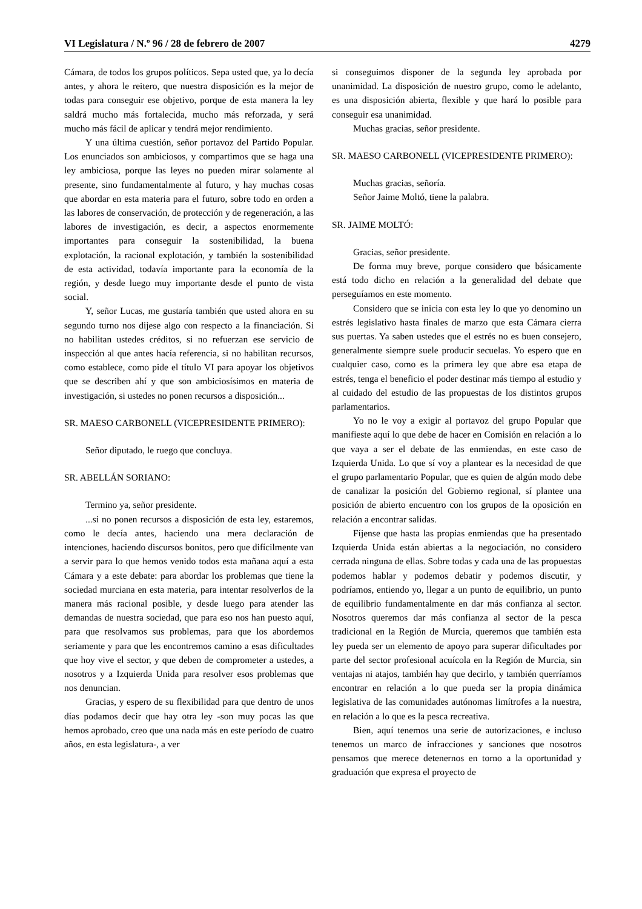VI Legislatura / N.º 96 / 28 de febrero de 2007 4279
Cámara, de todos los grupos políticos. Sepa usted que, ya lo decía antes, y ahora le reitero, que nuestra disposición es la mejor de todas para conseguir ese objetivo, porque de esta manera la ley saldrá mucho más fortalecida, mucho más reforzada, y será mucho más fácil de aplicar y tendrá mejor rendimiento.
Y una última cuestión, señor portavoz del Partido Popular. Los enunciados son ambiciosos, y compartimos que se haga una ley ambiciosa, porque las leyes no pueden mirar solamente al presente, sino fundamentalmente al futuro, y hay muchas cosas que abordar en esta materia para el futuro, sobre todo en orden a las labores de conservación, de protección y de regeneración, a las labores de investigación, es decir, a aspectos enormemente importantes para conseguir la sostenibilidad, la buena explotación, la racional explotación, y también la sostenibilidad de esta actividad, todavía importante para la economía de la región, y desde luego muy importante desde el punto de vista social.
Y, señor Lucas, me gustaría también que usted ahora en su segundo turno nos dijese algo con respecto a la financiación. Si no habilitan ustedes créditos, si no refuerzan ese servicio de inspección al que antes hacía referencia, si no habilitan recursos, como establece, como pide el título VI para apoyar los objetivos que se describen ahí y que son ambiciosísimos en materia de investigación, si ustedes no ponen recursos a disposición...
SR. MAESO CARBONELL (VICEPRESIDENTE PRIMERO):
Señor diputado, le ruego que concluya.
SR. ABELLÁN SORIANO:
Termino ya, señor presidente.
...si no ponen recursos a disposición de esta ley, estaremos, como le decía antes, haciendo una mera declaración de intenciones, haciendo discursos bonitos, pero que difícilmente van a servir para lo que hemos venido todos esta mañana aquí a esta Cámara y a este debate: para abordar los problemas que tiene la sociedad murciana en esta materia, para intentar resolverlos de la manera más racional posible, y desde luego para atender las demandas de nuestra sociedad, que para eso nos han puesto aquí, para que resolvamos sus problemas, para que los abordemos seriamente y para que les encontremos camino a esas dificultades que hoy vive el sector, y que deben de comprometer a ustedes, a nosotros y a Izquierda Unida para resolver esos problemas que nos denuncian.
Gracias, y espero de su flexibilidad para que dentro de unos días podamos decir que hay otra ley -son muy pocas las que hemos aprobado, creo que una nada más en este período de cuatro años, en esta legislatura-, a ver
si conseguimos disponer de la segunda ley aprobada por unanimidad. La disposición de nuestro grupo, como le adelanto, es una disposición abierta, flexible y que hará lo posible para conseguir esa unanimidad.
Muchas gracias, señor presidente.
SR. MAESO CARBONELL (VICEPRESIDENTE PRIMERO):
Muchas gracias, señoría.
Señor Jaime Moltó, tiene la palabra.
SR. JAIME MOLTÓ:
Gracias, señor presidente.
De forma muy breve, porque considero que básicamente está todo dicho en relación a la generalidad del debate que perseguíamos en este momento.
Considero que se inicia con esta ley lo que yo denomino un estrés legislativo hasta finales de marzo que esta Cámara cierra sus puertas. Ya saben ustedes que el estrés no es buen consejero, generalmente siempre suele producir secuelas. Yo espero que en cualquier caso, como es la primera ley que abre esa etapa de estrés, tenga el beneficio el poder destinar más tiempo al estudio y al cuidado del estudio de las propuestas de los distintos grupos parlamentarios.
Yo no le voy a exigir al portavoz del grupo Popular que manifieste aquí lo que debe de hacer en Comisión en relación a lo que vaya a ser el debate de las enmiendas, en este caso de Izquierda Unida. Lo que sí voy a plantear es la necesidad de que el grupo parlamentario Popular, que es quien de algún modo debe de canalizar la posición del Gobierno regional, sí plantee una posición de abierto encuentro con los grupos de la oposición en relación a encontrar salidas.
Fíjense que hasta las propias enmiendas que ha presentado Izquierda Unida están abiertas a la negociación, no considero cerrada ninguna de ellas. Sobre todas y cada una de las propuestas podemos hablar y podemos debatir y podemos discutir, y podríamos, entiendo yo, llegar a un punto de equilibrio, un punto de equilibrio fundamentalmente en dar más confianza al sector. Nosotros queremos dar más confianza al sector de la pesca tradicional en la Región de Murcia, queremos que también esta ley pueda ser un elemento de apoyo para superar dificultades por parte del sector profesional acuícola en la Región de Murcia, sin ventajas ni atajos, también hay que decirlo, y también querríamos encontrar en relación a lo que pueda ser la propia dinámica legislativa de las comunidades autónomas limítrofes a la nuestra, en relación a lo que es la pesca recreativa.
Bien, aquí tenemos una serie de autorizaciones, e incluso tenemos un marco de infracciones y sanciones que nosotros pensamos que merece detenernos en torno a la oportunidad y graduación que expresa el proyecto de